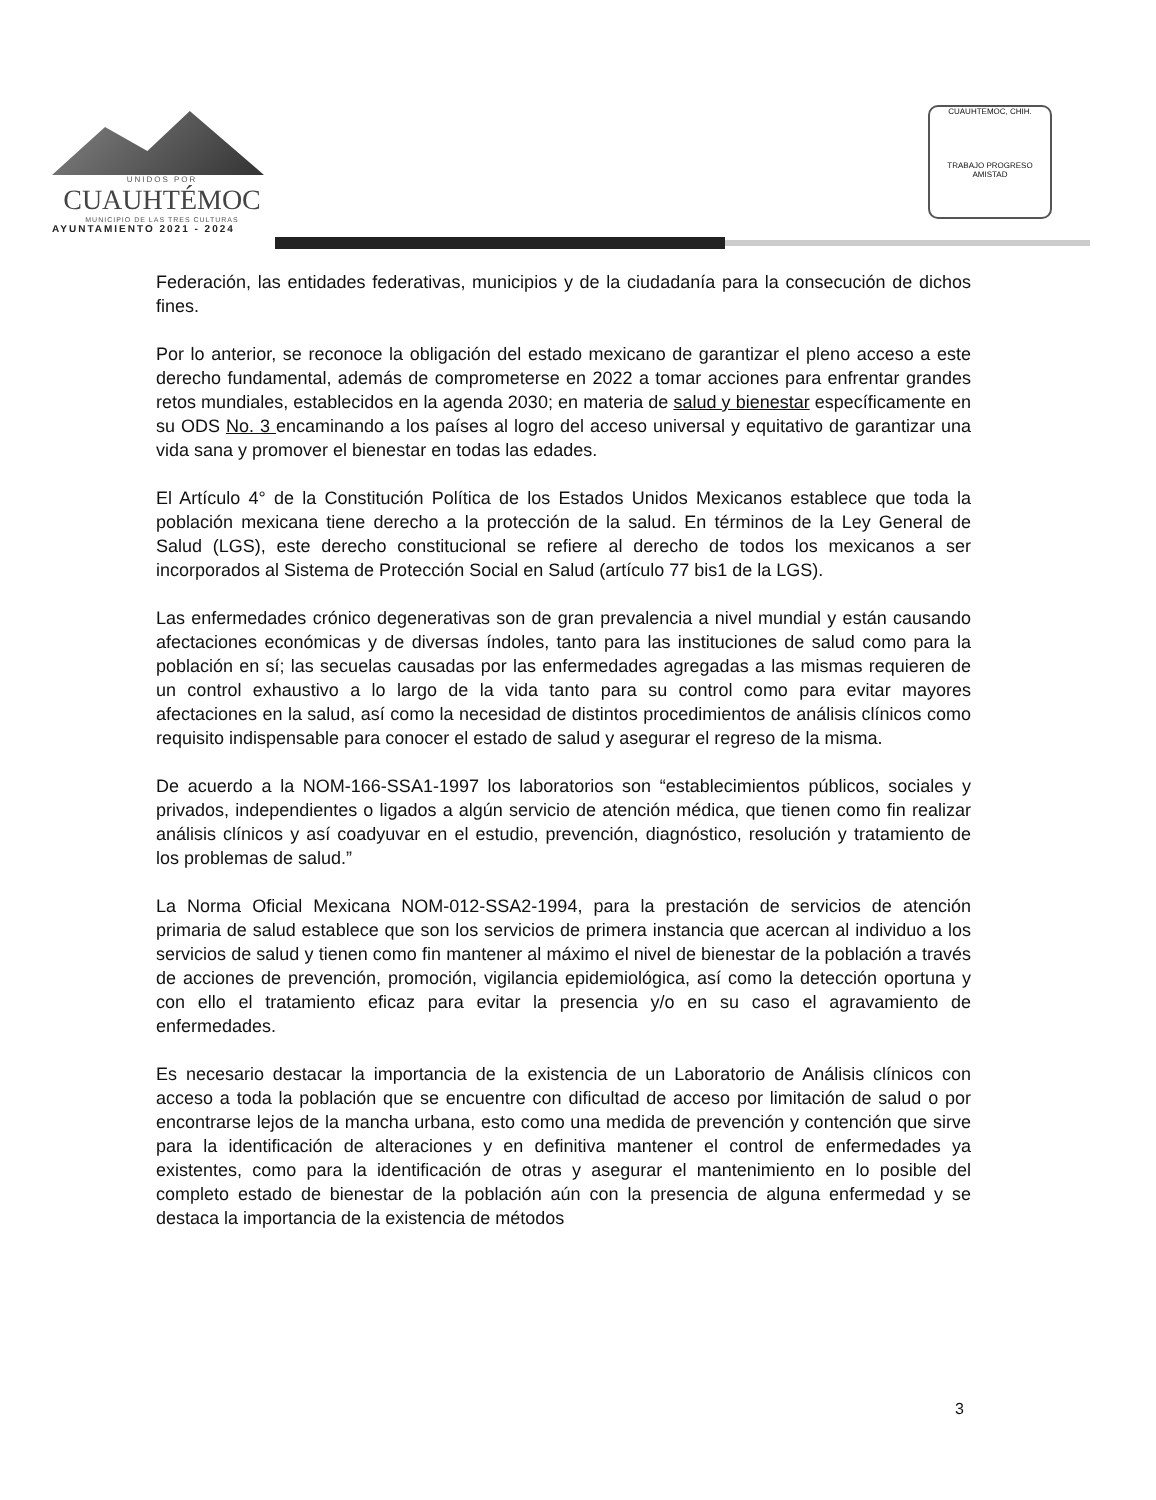UNIDOS POR
CUAUHTÉMOC
MUNICIPIO DE LAS TRES CULTURAS
AYUNTAMIENTO 2021 - 2024
CUAUHTEMOC, CHIH.
TRABAJO PROGRESO AMISTAD
Federación, las entidades federativas, municipios y de la ciudadanía para la consecución de dichos fines.
Por lo anterior, se reconoce la obligación del estado mexicano de garantizar el pleno acceso a este derecho fundamental, además de comprometerse en 2022 a tomar acciones para enfrentar grandes retos mundiales, establecidos en la agenda 2030; en materia de salud y bienestar específicamente en su ODS No. 3 encaminando a los países al logro del acceso universal y equitativo de garantizar una vida sana y promover el bienestar en todas las edades.
El Artículo 4° de la Constitución Política de los Estados Unidos Mexicanos establece que toda la población mexicana tiene derecho a la protección de la salud. En términos de la Ley General de Salud (LGS), este derecho constitucional se refiere al derecho de todos los mexicanos a ser incorporados al Sistema de Protección Social en Salud (artículo 77 bis1 de la LGS).
Las enfermedades crónico degenerativas son de gran prevalencia a nivel mundial y están causando afectaciones económicas y de diversas índoles, tanto para las instituciones de salud como para la población en sí; las secuelas causadas por las enfermedades agregadas a las mismas requieren de un control exhaustivo a lo largo de la vida tanto para su control como para evitar mayores afectaciones en la salud, así como la necesidad de distintos procedimientos de análisis clínicos como requisito indispensable para conocer el estado de salud y asegurar el regreso de la misma.
De acuerdo a la NOM-166-SSA1-1997 los laboratorios son “establecimientos públicos, sociales y privados, independientes o ligados a algún servicio de atención médica, que tienen como fin realizar análisis clínicos y así coadyuvar en el estudio, prevención, diagnóstico, resolución y tratamiento de los problemas de salud.”
La Norma Oficial Mexicana NOM-012-SSA2-1994, para la prestación de servicios de atención primaria de salud establece que son los servicios de primera instancia que acercan al individuo a los servicios de salud y tienen como fin mantener al máximo el nivel de bienestar de la población a través de acciones de prevención, promoción, vigilancia epidemiológica, así como la detección oportuna y con ello el tratamiento eficaz para evitar la presencia y/o en su caso el agravamiento de enfermedades.
Es necesario destacar la importancia de la existencia de un Laboratorio de Análisis clínicos con acceso a toda la población que se encuentre con dificultad de acceso por limitación de salud o por encontrarse lejos de la mancha urbana, esto como una medida de prevención y contención que sirve para la identificación de alteraciones y en definitiva mantener el control de enfermedades ya existentes, como para la identificación de otras y asegurar el mantenimiento en lo posible del completo estado de bienestar de la población aún con la presencia de alguna enfermedad y se destaca la importancia de la existencia de métodos
3